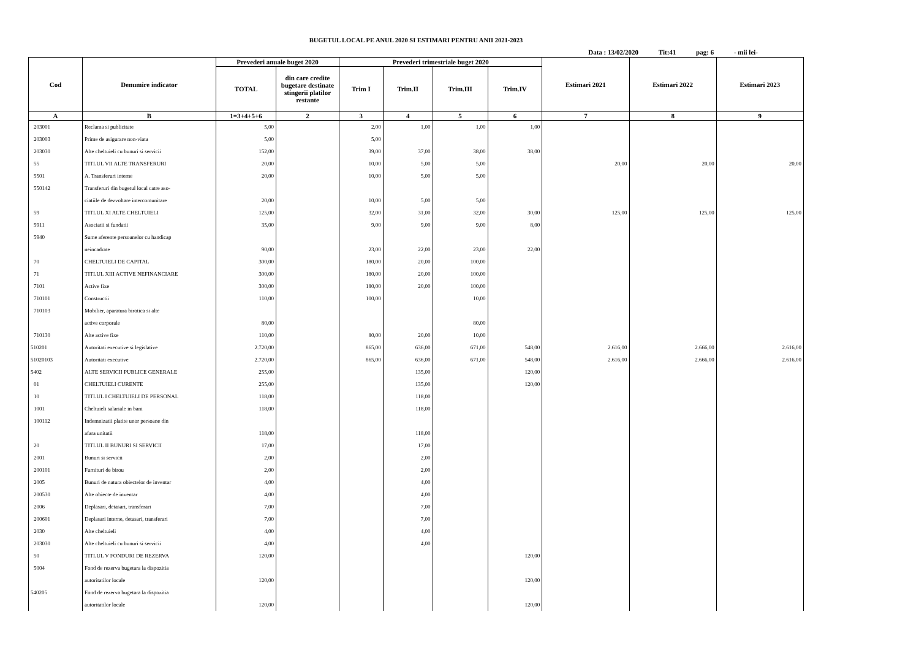BUGETUL LOCAL PE ANUL 2020 SI ESTIMARI PENTRU ANII 2021-2023
Data : 13/02/2020 Tit:41 pag: 6 - mii lei-
| Cod | Denumire indicator | Prevederi anuale buget 2020 | | Prevederi trimestriale buget 2020 | | | | Estimari 2021 | Estimari 2022 | Estimari 2023 |
| --- | --- | --- | --- | --- | --- | --- | --- | --- | --- | --- |
| | | TOTAL | din care credite bugetare destinate stingerii platilor restante | Trim I | Trim.II | Trim.III | Trim.IV | | | |
| A | B | 1=3+4+5+6 | 2 | 3 | 4 | 5 | 6 | 7 | 8 | 9 |
| 203001 | Reclama si publicitate | 5,00 | | 2,00 | 1,00 | 1,00 | 1,00 | | | |
| 203003 | Prime de asigurare non-viata | 5,00 | | 5,00 | | | | | | |
| 203030 | Alte cheltuieli cu bunuri si servicii | 152,00 | | 39,00 | 37,00 | 38,00 | 38,00 | | | |
| 55 | TITLUL VII ALTE TRANSFERURI | 20,00 | | 10,00 | 5,00 | 5,00 | | 20,00 | 20,00 | 20,00 |
| 5501 | A. Transferuri interne | 20,00 | | 10,00 | 5,00 | 5,00 | | | | |
| 550142 | Transferuri din bugetul local catre aso- | | | | | | | | | |
| | ciatiile de dezvoltare intercomunitare | 20,00 | | 10,00 | 5,00 | 5,00 | | | | |
| 59 | TITLUL XI ALTE CHELTUIELI | 125,00 | | 32,00 | 31,00 | 32,00 | 30,00 | 125,00 | 125,00 | 125,00 |
| 5911 | Asociatii si fundatii | 35,00 | | 9,00 | 9,00 | 9,00 | 8,00 | | | |
| 5940 | Sume aferente persoanelor cu handicap | | | | | | | | | |
| | neincadrate | 90,00 | | 23,00 | 22,00 | 23,00 | 22,00 | | | |
| 70 | CHELTUIELI DE CAPITAL | 300,00 | | 180,00 | 20,00 | 100,00 | | | | |
| 71 | TITLUL XIII ACTIVE NEFINANCIARE | 300,00 | | 180,00 | 20,00 | 100,00 | | | | |
| 7101 | Active fixe | 300,00 | | 180,00 | 20,00 | 100,00 | | | | |
| 710101 | Constructii | 110,00 | | 100,00 | | 10,00 | | | | |
| 710103 | Mobilier, aparatura birotica si alte | | | | | | | | | |
| | active corporale | 80,00 | | | | 80,00 | | | | |
| 710130 | Alte active fixe | 110,00 | | 80,00 | 20,00 | 10,00 | | | | |
| 510201 | Autoritati executive si legislative | 2.720,00 | | 865,00 | 636,00 | 671,00 | 548,00 | 2.616,00 | 2.666,00 | 2.616,00 |
| 51020103 | Autoritati executive | 2.720,00 | | 865,00 | 636,00 | 671,00 | 548,00 | 2.616,00 | 2.666,00 | 2.616,00 |
| 5402 | ALTE SERVICII PUBLICE GENERALE | 255,00 | | | 135,00 | | 120,00 | | | |
| 01 | CHELTUIELI CURENTE | 255,00 | | | 135,00 | | 120,00 | | | |
| 10 | TITLUL I CHELTUIELI DE PERSONAL | 118,00 | | | 118,00 | | | | | |
| 1001 | Cheltuieli salariale in bani | 118,00 | | | 118,00 | | | | | |
| 100112 | Indemnizatii platite unor persoane din | | | | | | | | | |
| | afara unitatii | 118,00 | | | 118,00 | | | | | |
| 20 | TITLUL II BUNURI SI SERVICII | 17,00 | | | 17,00 | | | | | |
| 2001 | Bunuri si servicii | 2,00 | | | 2,00 | | | | | |
| 200101 | Furnituri de birou | 2,00 | | | 2,00 | | | | | |
| 2005 | Bunuri de natura obiectelor de inventar | 4,00 | | | 4,00 | | | | | |
| 200530 | Alte obiecte de inventar | 4,00 | | | 4,00 | | | | | |
| 2006 | Deplasari, detasari, transferari | 7,00 | | | 7,00 | | | | | |
| 200601 | Deplasari interne, detasari, transferari | 7,00 | | | 7,00 | | | | | |
| 2030 | Alte cheltuieli | 4,00 | | | 4,00 | | | | | |
| 203030 | Alte cheltuieli cu bunuri si servicii | 4,00 | | | 4,00 | | | | | |
| 50 | TITLUL V FONDURI DE REZERVA | 120,00 | | | | | 120,00 | | | |
| 5004 | Fond de rezerva bugetara la dispozitia | | | | | | | | | |
| | autoritatilor locale | 120,00 | | | | | 120,00 | | | |
| 540205 | Fond de rezerva bugetara la dispozitia | | | | | | | | | |
| | autoritatilor locale | 120,00 | | | | | 120,00 | | | |